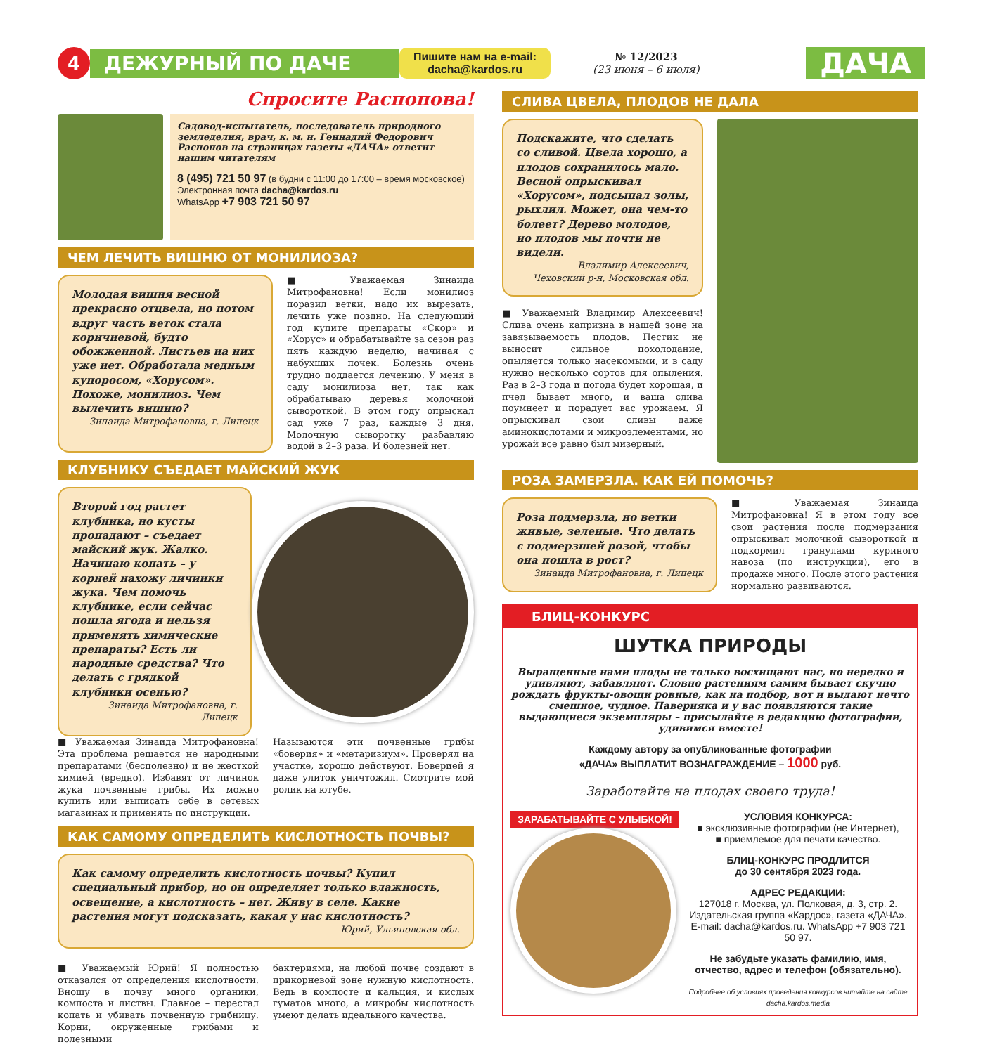4
ДЕЖУРНЫЙ ПО ДАЧЕ
Пишите нам на e-mail:
dacha@kardos.ru
№ 12/2023
(23 июня – 6 июля)
ДАЧА
Спросите Распопова!
Садовод-испытатель, последователь природного земледелия, врач, к. м. н. Геннадий Федорович Распопов на страницах газеты «ДАЧА» ответит нашим читателям
8 (495) 721 50 97 (в будни с 11:00 до 17:00 – время московское)
Электронная почта dacha@kardos.ru
WhatsApp +7 903 721 50 97
ЧЕМ ЛЕЧИТЬ ВИШНЮ ОТ МОНИЛИОЗА?
Молодая вишня весной прекрасно отцвела, но потом вдруг часть веток стала коричневой, будто обожженной. Листьев на них уже нет. Обработала медным купоросом, «Хорусом». Похоже, монилиоз. Чем вылечить вишню?
Зинаида Митрофановна, г. Липецк
■ Уважаемая Зинаида Митрофановна! Если монилиоз поразил ветки, надо их вырезать, лечить уже поздно. На следующий год купите препараты «Скор» и «Хорус» и обрабатывайте за сезон раз пять каждую неделю, начиная с набухших почек. Болезнь очень трудно поддается лечению. У меня в саду монилиоза нет, так как обрабатываю деревья молочной сывороткой. В этом году опрыскал сад уже 7 раз, каждые 3 дня. Молочную сыворотку разбавляю водой в 2–3 раза. И болезней нет.
КЛУБНИКУ СЪЕДАЕТ МАЙСКИЙ ЖУК
Второй год растет клубника, но кусты пропадают – съедает майский жук. Жалко. Начинаю копать – у корней нахожу личинки жука. Чем помочь клубнике, если сейчас пошла ягода и нельзя применять химические препараты? Есть ли народные средства? Что делать с грядкой клубники осенью?
Зинаида Митрофановна, г. Липецк
■ Уважаемая Зинаида Митрофановна! Эта проблема решается не народными препаратами (бесполезно) и не жесткой химией (вредно). Избавят от личинок жука почвенные грибы. Их можно купить или выписать себе в сетевых магазинах и применять по инструкции.
Называются эти почвенные грибы «боверия» и «метаризиум». Проверял на участке, хорошо действуют. Боверией я даже улиток уничтожил. Смотрите мой ролик на ютубе.
КАК САМОМУ ОПРЕДЕЛИТЬ КИСЛОТНОСТЬ ПОЧВЫ?
Как самому определить кислотность почвы? Купил специальный прибор, но он определяет только влажность, освещение, а кислотность – нет. Живу в селе. Какие растения могут подсказать, какая у нас кислотность?
Юрий, Ульяновская обл.
■ Уважаемый Юрий! Я полностью отказался от определения кислотности. Вношу в почву много органики, компоста и листвы. Главное – перестал копать и убивать почвенную грибницу. Корни, окруженные грибами и полезными
бактериями, на любой почве создают в прикорневой зоне нужную кислотность. Ведь в компосте и кальция, и кислых гуматов много, а микробы кислотность умеют делать идеального качества.
СЛИВА ЦВЕЛА, ПЛОДОВ НЕ ДАЛА
Подскажите, что сделать со сливой. Цвела хорошо, а плодов сохранилось мало. Весной опрыскивал «Хорусом», подсыпал золы, рыхлил. Может, она чем-то болеет? Дерево молодое, но плодов мы почти не видели.
Владимир Алексеевич,
Чеховский р-н, Московская обл.
■ Уважаемый Владимир Алексеевич! Слива очень капризна в нашей зоне на завязываемость плодов. Пестик не выносит сильное похолодание, опыляется только насекомыми, и в саду нужно несколько сортов для опыления. Раз в 2–3 года и погода будет хорошая, и пчел бывает много, и ваша слива поумнеет и порадует вас урожаем. Я опрыскивал свои сливы даже аминокислотами и микроэлементами, но урожай все равно был мизерный.
РОЗА ЗАМЕРЗЛА. КАК ЕЙ ПОМОЧЬ?
Роза подмерзла, но ветки живые, зеленые. Что делать с подмерзшей розой, чтобы она пошла в рост?
Зинаида Митрофановна, г. Липецк
■ Уважаемая Зинаида Митрофановна! Я в этом году все свои растения после подмерзания опрыскивал молочной сывороткой и подкормил гранулами куриного навоза (по инструкции), его в продаже много. После этого растения нормально развиваются.
БЛИЦ-КОНКУРС
ШУТКА ПРИРОДЫ
Выращенные нами плоды не только восхищают нас, но нередко и удивляют, забавляют. Словно растениям самим бывает скучно рождать фрукты-овощи ровные, как на подбор, вот и выдают нечто смешное, чудное. Наверняка и у вас появляются такие выдающиеся экземпляры – присылайте в редакцию фотографии, удивимся вместе!
Каждому автору за опубликованные фотографии
«ДАЧА» ВЫПЛАТИТ ВОЗНАГРАЖДЕНИЕ – 1000 руб.
Заработайте на плодах своего труда!
ЗАРАБАТЫВАЙТЕ С УЛЫБКОЙ!
УСЛОВИЯ КОНКУРСА:
■ эксклюзивные фотографии (не Интернет),
■ приемлемое для печати качество.
БЛИЦ-КОНКУРС ПРОДЛИТСЯ
до 30 сентября 2023 года.
АДРЕС РЕДАКЦИИ:
127018 г. Москва, ул. Полковая, д. 3, стр. 2.
Издательская группа «Кардос», газета «ДАЧА».
E-mail: dacha@kardos.ru. WhatsApp +7 903 721 50 97.
Не забудьте указать фамилию, имя, отчество, адрес и телефон (обязательно).
Подробнее об условиях проведения конкурсов читайте на сайте dacha.kardos.media